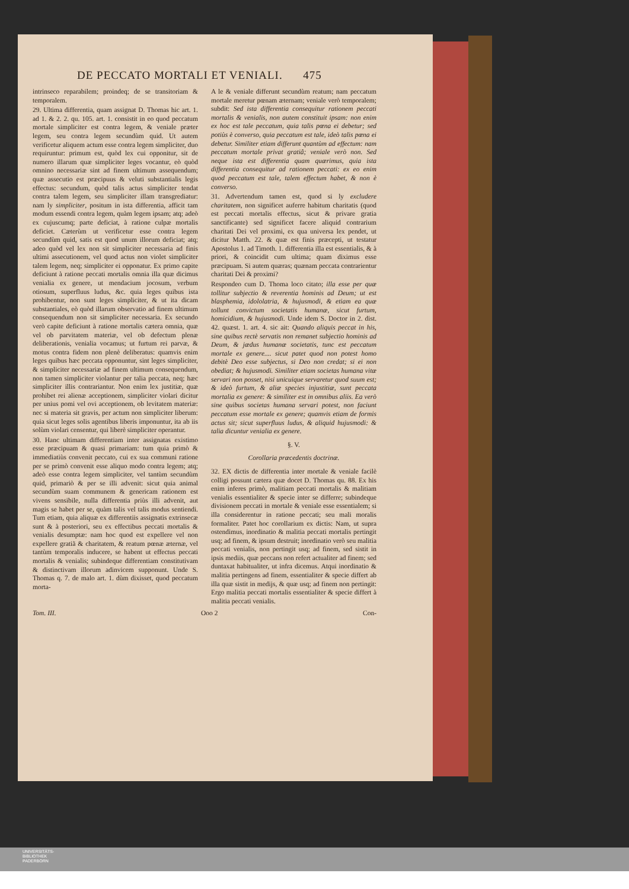DE PECCATO MORTALI ET VENIALI. 475
intrinseco reparabilem; proindeq; de se transitoriam & temporalem.
29. Ultima differentia, quam assignat D. Thomas hic art. 1. ad 1. & 2. 2. qu. 105. art. 1. consistit in eo quod peccatum mortale simpliciter est contra legem, & veniale præter legem, seu contra legem secundùm quid. Ut autem verificetur aliquem actum esse contra legem simpliciter, duo requiruntur: primum est, quòd lex cui opponitur, sit de numero illarum quæ simpliciter leges vocantur, eò quòd omnino necessariæ sint ad finem ultimum assequendum; quæ assecutio est præcipuus & veluti substantialis legis effectus: secundum, quòd talis actus simpliciter tendat contra talem legem, seu simpliciter illam transgrediatur: nam ly simpliciter, positum in ista differentia, afficit tam modum essendi contra legem, quàm legem ipsam; atq; adeò ex cujuscumq; parte deficiat, à ratione culpæ mortalis deficiet. Cæterùm ut verificetur esse contra legem secundùm quid, satis est quod unum illorum deficiat; atq; adeo quòd vel lex non sit simpliciter necessaria ad finis ultimi assecutionem, vel quod actus non violet simpliciter talem legem, neq; simpliciter ei opponatur. Ex primo capite deficiunt à ratione peccati mortalis omnia illa quæ dicimus venialia ex genere, ut mendacium jocosum, verbum otiosum, superfluus ludus, &c. quia leges quibus ista prohibentur, non sunt leges simpliciter, & ut ita dicam substantiales, eò quòd illarum observatio ad finem ultimum consequendum non sit simpliciter necessaria. Ex secundo verò capite deficiunt à ratione mortalis cætera omnia, quæ vel ob parvitatem materiæ, vel ob defectum plenæ deliberationis, venialia vocamus; ut furtum rei parvæ, & motus contra fidem non plenè deliberatus: quamvis enim leges quibus hæc peccata opponuntur, sint leges simpliciter, & simpliciter necessariæ ad finem ultimum consequendum, non tamen simpliciter violantur per talia peccata, neq; hæc simpliciter illis contrariantur. Non enim lex justitiæ, quæ prohibet rei alienæ acceptionem, simpliciter violari dicitur per unius pomi vel ovi acceptionem, ob levitatem materiæ: nec si materia sit gravis, per actum non simpliciter liberum: quia sicut leges solis agentibus liberis imponuntur, ita ab iis solùm violari censentur, qui liberè simpliciter operantur.
30. Hanc ultimam differentiam inter assignatas existimo esse præcipuam & quasi primariam: tum quia primò & immediatiùs convenit peccato, cui ex sua communi ratione per se primò convenit esse aliquo modo contra legem; atq; adeò esse contra legem simpliciter, vel tantùm secundùm quid, primariò & per se illi advenit: sicut quia animal secundùm suam communem & genericam rationem est vivens sensibile, nulla differentia priùs illi advenit, aut magis se habet per se, quàm talis vel talis modus sentiendi. Tum etiam, quia aliquæ ex differentiis assignatis extrinsecæ sunt & à posteriori, seu ex effectibus peccati mortalis & venialis desumptæ: nam hoc quod est expellere vel non expellere gratiã & charitatem, & reatum pœnæ æternæ, vel tantùm temporalis inducere, se habent ut effectus peccati mortalis & venialis; subindeque differentiam constitutivam & distinctivam illorum adinvicem supponunt. Unde S. Thomas q. 7. de malo art. 1. dùm dixisset, quod peccatum morta-
A le & veniale differunt secundùm reatum; nam peccatum mortale meretur pœnam æternam; veniale verò temporalem; subdit: Sed ista differentia consequitur rationem peccati mortalis & venialis, non autem constituit ipsam: non enim ex hoc est tale peccatum, quia talis pœna ei debetur; sed potiùs è converso, quia peccatum est tale, ideò talis pœna ei debetur. Similiter etiam differunt quantùm ad effectum: nam peccatum mortale privat gratiâ; veniale verò non. Sed neque ista est differentia quam quærimus, quia ista differentia consequitur ad rationem peccati: ex eo enim quod peccatum est tale, talem effectum habet, & non è converso.
31. Advertendum tamen est, quod si ly excludere charitatem, non significet auferre habitum charitatis (quod est peccati mortalis effectus, sicut & privare gratia sanctificante) sed significet facere aliquid contrarium charitati Dei vel proximi, ex qua universa lex pendet, ut dicitur Matth. 22. & quæ est finis præcepti, ut testatur Apostolus 1. ad Timoth. 1. differentia illa est essentialis, & à priori, & coincidit cum ultima; quam diximus esse præcipuam. Si autem quæras; quænam peccata contrarientur charitati Dei & proximi?
Respondeo cum D. Thoma loco citato; illa esse per quæ tollitur subjectio & reverentia hominis ad Deum; ut est blasphemia, idololatria, & hujusmodi, & etiam ea quæ tollunt convictum societatis humanæ, sicut furtum, homicidium, & hujusmodi. Unde idem S. Doctor in 2. dist. 42. quæst. 1. art. 4. sic ait: Quando aliquis peccat in his, sine quibus rectè servatis non remanet subjectio hominis ad Deum, & jædus humanæ societatis, tunc est peccatum mortale ex genere.... sicut patet quod non potest homo debitè Deo esse subjectus, si Deo non credat; si ei non obediat; & hujusmodi. Similiter etiam societas humana vitæ servari non posset, nisi unicuique servaretur quod suum est; & ideò furtum, & aliæ species injustitiæ, sunt peccata mortalia ex genere: & similiter est in omnibus aliis. Ea verò sine quibus societas humana servari potest, non faciunt peccatum esse mortale ex genere; quamvis etiam de formis actus sit; sicut superfluus ludus, & aliquid hujusmodi: & talia dicuntur venialia ex genere.
§. V.
Corollaria præcedentis doctrinæ.
32. EX dictis de differentia inter mortale & veniale facilè colligi possunt cætera quæ docet D. Thomas qu. 88. Ex his enim inferes primò, malitiam peccati mortalis & malitiam venialis essentialiter & specie inter se differre; subindeque divisionem peccati in mortale & veniale esse essentialem; si illa considerentur in ratione peccati; seu mali moralis formaliter. Patet hoc corollarium ex dictis: Nam, ut supra ostendimus, inordinatio & malitia peccati mortalis pertingit usq; ad finem, & ipsum destruit; inordinatio verò seu malitia peccati venialis, non pertingit usq; ad finem, sed sistit in ipsis mediis, quæ peccans non refert actualiter ad finem; sed duntaxat habitualiter, ut infra dicemus. Atqui inordinatio & malitia pertingens ad finem, essentialiter & specie differt ab illa quæ sistit in medijs, & quæ usq; ad finem non pertingit: Ergo malitia peccati mortalis essentialiter & specie differt à malitia peccati venialis.
Tom. III. Ooo 2 Con-
UNIVERSITÄTS-
BIBLIOTHEK
PADERBORN